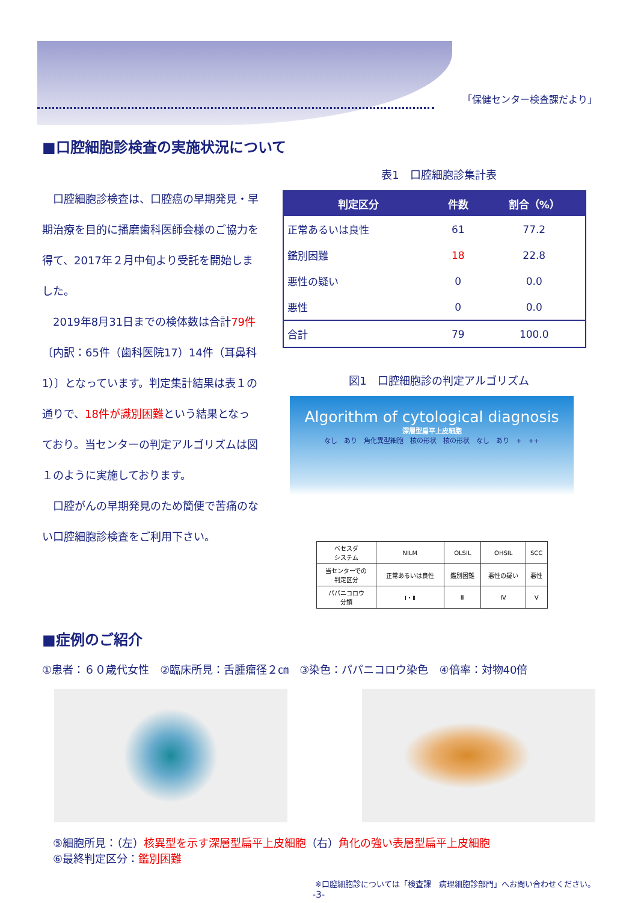「保健センター検査課だより」
■口腔細胞診検査の実施状況について
　口腔細胞診検査は、口腔癌の早期発見・早期治療を目的に播磨歯科医師会様のご協力を得て、2017年２月中旬より受託を開始しました。
　2019年8月31日までの検体数は合計79件〔内訳：65件（歯科医院17）14件（耳鼻科1）〕となっています。判定集計結果は表１の通りで、18件が識別困難という結果となっており。当センターの判定アルゴリズムは図１のように実施しております。
　口腔がんの早期発見のため簡便で苦痛のない口腔細胞診検査をご利用下さい。
表1　口腔細胞診集計表
| 判定区分 | 件数 | 割合（%） |
| --- | --- | --- |
| 正常あるいは良性 | 61 | 77.2 |
| 鑑別困難 | 18 | 22.8 |
| 悪性の疑い | 0 | 0.0 |
| 悪性 | 0 | 0.0 |
| 合計 | 79 | 100.0 |
図1　口腔細胞診の判定アルゴリズム
Algorithm of cytological diagnosis
深層型扁平上皮細胞
なし　あり　角化異型細胞　核の形状　核の形状　なし　あり　+　++
| ベセスダ システム | NILM | OLSIL | OHSIL | | SCC |
| 当センターでの 判定区分 | 正常あるいは良性 | 鑑別困難 | | 悪性の疑い | 悪性 |
| パパニコロウ 分類 | Ⅰ・Ⅱ | Ⅲ | | Ⅳ | Ⅴ |
■症例のご紹介
①患者：６０歳代女性　②臨床所見：舌腫瘤径２㎝　③染色：パパニコロウ染色　④倍率：対物40倍
⑤細胞所見：（左）核異型を示す深層型扁平上皮細胞（右）角化の強い表層型扁平上皮細胞
⑥最終判定区分：鑑別困難
※口腔細胞診については「検査課　病理細胞診部門」へお問い合わせください。
-3-